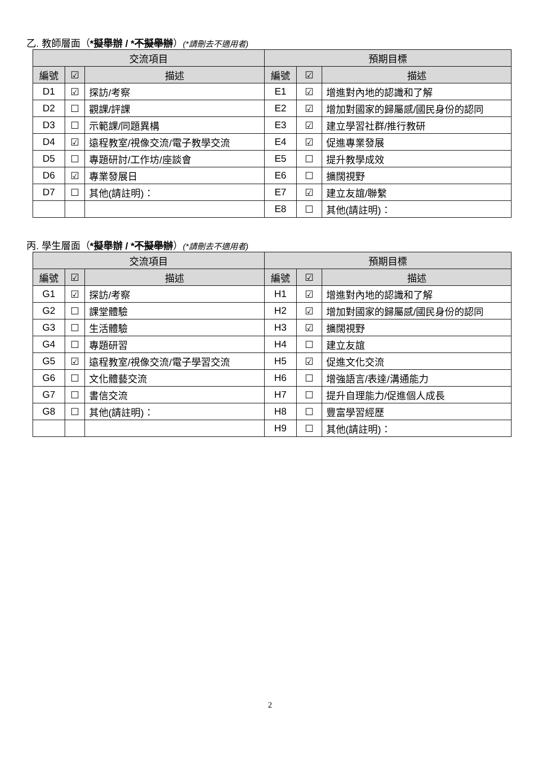乙. 教師層面（*擬舉辦 / *不擬舉辦）(*請刪去不適用者)
| 交流項目 | | | 預期目標 | | |
| --- | --- | --- | --- | --- | --- |
| 編號 | ☑ | 描述 | 編號 | ☑ | 描述 |
| D1 | ☑ | 探訪/考察 | E1 | ☑ | 增進對內地的認識和了解 |
| D2 | ☐ | 觀課/評課 | E2 | ☑ | 增加對國家的歸屬感/國民身份的認同 |
| D3 | ☐ | 示範課/同題異構 | E3 | ☑ | 建立學習社群/推行教研 |
| D4 | ☑ | 遠程教室/視像交流/電子教學交流 | E4 | ☑ | 促進專業發展 |
| D5 | ☐ | 專題研討/工作坊/座談會 | E5 | ☐ | 提升教學成效 |
| D6 | ☑ | 專業發展日 | E6 | ☐ | 擴闊視野 |
| D7 | ☐ | 其他(請註明)： | E7 | ☑ | 建立友誼/聯繫 |
| | | | E8 | ☐ | 其他(請註明)： |
丙. 學生層面（*擬舉辦 / *不擬舉辦）(*請刪去不適用者)
| 交流項目 | | | 預期目標 | | |
| --- | --- | --- | --- | --- | --- |
| 編號 | ☑ | 描述 | 編號 | ☑ | 描述 |
| G1 | ☑ | 探訪/考察 | H1 | ☑ | 增進對內地的認識和了解 |
| G2 | ☐ | 課堂體驗 | H2 | ☑ | 增加對國家的歸屬感/國民身份的認同 |
| G3 | ☐ | 生活體驗 | H3 | ☑ | 擴闊視野 |
| G4 | ☐ | 專題研習 | H4 | ☐ | 建立友誼 |
| G5 | ☑ | 遠程教室/視像交流/電子學習交流 | H5 | ☑ | 促進文化交流 |
| G6 | ☐ | 文化體藝交流 | H6 | ☐ | 增強語言/表達/溝通能力 |
| G7 | ☐ | 書信交流 | H7 | ☐ | 提升自理能力/促進個人成長 |
| G8 | ☐ | 其他(請註明)： | H8 | ☐ | 豐富學習經歷 |
| | | | H9 | ☐ | 其他(請註明)： |
2